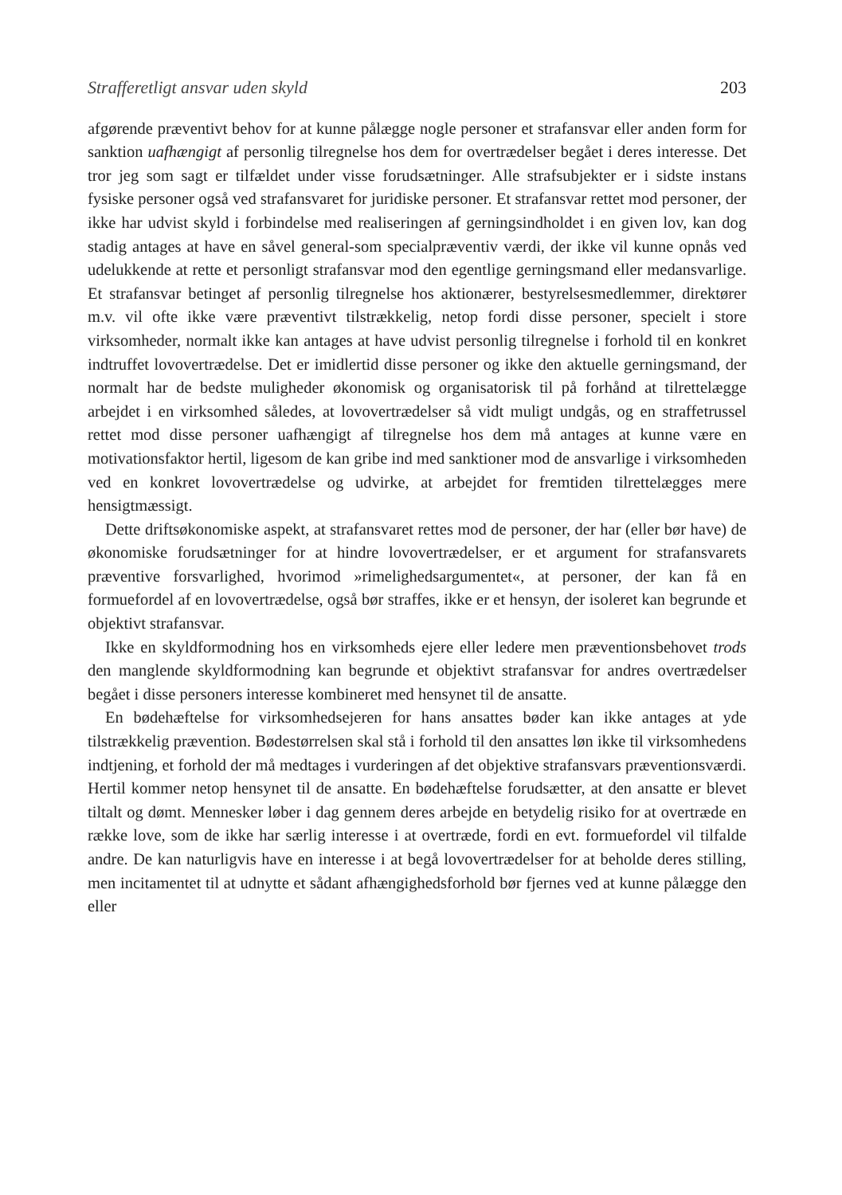Strafferetligt ansvar uden skyld 203
afgørende præventivt behov for at kunne pålægge nogle personer et strafansvar eller anden form for sanktion uafhængigt af personlig tilregnelse hos dem for overtrædelser begået i deres interesse. Det tror jeg som sagt er tilfældet under visse forudsætninger. Alle strafsubjekter er i sidste instans fysiske personer også ved strafansvaret for juridiske personer. Et strafansvar rettet mod personer, der ikke har udvist skyld i forbindelse med realiseringen af gerningsindholdet i en given lov, kan dog stadig antages at have en såvel general-som specialpræventiv værdi, der ikke vil kunne opnås ved udelukkende at rette et personligt strafansvar mod den egentlige gerningsmand eller medansvarlige. Et strafansvar betinget af personlig tilregnelse hos aktionærer, bestyrelsesmedlemmer, direktører m.v. vil ofte ikke være præventivt tilstrækkelig, netop fordi disse personer, specielt i store virksomheder, normalt ikke kan antages at have udvist personlig tilregnelse i forhold til en konkret indtruffet lovovertrædelse. Det er imidlertid disse personer og ikke den aktuelle gerningsmand, der normalt har de bedste muligheder økonomisk og organisatorisk til på forhånd at tilrettelægge arbejdet i en virksomhed således, at lovovertrædelser så vidt muligt undgås, og en straffetrussel rettet mod disse personer uafhængigt af tilregnelse hos dem må antages at kunne være en motivationsfaktor hertil, ligesom de kan gribe ind med sanktioner mod de ansvarlige i virksomheden ved en konkret lovovertrædelse og udvirke, at arbejdet for fremtiden tilrettelægges mere hensigtmæssigt.
Dette driftsøkonomiske aspekt, at strafansvaret rettes mod de personer, der har (eller bør have) de økonomiske forudsætninger for at hindre lovovertrædelser, er et argument for strafansvarets præventive forsvarlighed, hvorimod »rimelighedsargumentet«, at personer, der kan få en formuefordel af en lovovertrædelse, også bør straffes, ikke er et hensyn, der isoleret kan begrunde et objektivt strafansvar.
Ikke en skyldformodning hos en virksomheds ejere eller ledere men præventionsbehovet trods den manglende skyldformodning kan begrunde et objektivt strafansvar for andres overtrædelser begået i disse personers interesse kombineret med hensynet til de ansatte.
En bødehæftelse for virksomhedsejeren for hans ansattes bøder kan ikke antages at yde tilstrækkelig prævention. Bødestørrelsen skal stå i forhold til den ansattes løn ikke til virksomhedens indtjening, et forhold der må medtages i vurderingen af det objektive strafansvars præventionsværdi. Hertil kommer netop hensynet til de ansatte. En bødehæftelse forudsætter, at den ansatte er blevet tiltalt og dømt. Mennesker løber i dag gennem deres arbejde en betydelig risiko for at overtræde en række love, som de ikke har særlig interesse i at overtræde, fordi en evt. formuefordel vil tilfalde andre. De kan naturligvis have en interesse i at begå lovovertrædelser for at beholde deres stilling, men incitamentet til at udnytte et sådant afhængighedsforhold bør fjernes ved at kunne pålægge den eller